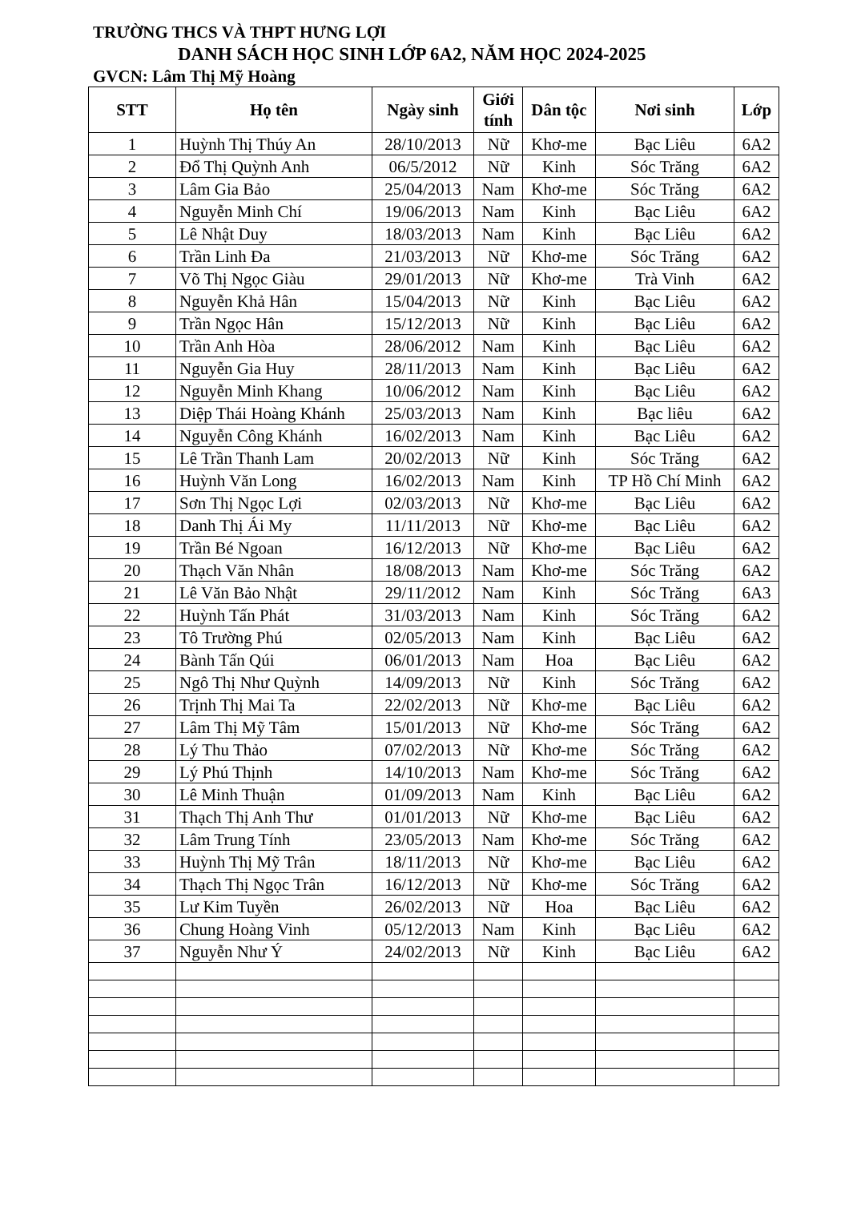TRƯỜNG THCS VÀ THPT HƯNG LỢI
DANH SÁCH HỌC SINH LỚP 6A2, NĂM HỌC 2024-2025
GVCN: Lâm Thị Mỹ Hoàng
| STT | Họ tên | Ngày sinh | Giới tính | Dân tộc | Nơi sinh | Lớp |
| --- | --- | --- | --- | --- | --- | --- |
| 1 | Huỳnh Thị Thúy An | 28/10/2013 | Nữ | Khơ-me | Bạc Liêu | 6A2 |
| 2 | Đổ Thị Quỳnh Anh | 06/5/2012 | Nữ | Kinh | Sóc Trăng | 6A2 |
| 3 | Lâm Gia Bảo | 25/04/2013 | Nam | Khơ-me | Sóc Trăng | 6A2 |
| 4 | Nguyễn Minh Chí | 19/06/2013 | Nam | Kinh | Bạc Liêu | 6A2 |
| 5 | Lê Nhật Duy | 18/03/2013 | Nam | Kinh | Bạc Liêu | 6A2 |
| 6 | Trần Linh Đa | 21/03/2013 | Nữ | Khơ-me | Sóc Trăng | 6A2 |
| 7 | Võ Thị Ngọc Giàu | 29/01/2013 | Nữ | Khơ-me | Trà Vinh | 6A2 |
| 8 | Nguyễn Khả Hân | 15/04/2013 | Nữ | Kinh | Bạc Liêu | 6A2 |
| 9 | Trần Ngọc Hân | 15/12/2013 | Nữ | Kinh | Bạc Liêu | 6A2 |
| 10 | Trần Anh Hòa | 28/06/2012 | Nam | Kinh | Bạc Liêu | 6A2 |
| 11 | Nguyễn Gia Huy | 28/11/2013 | Nam | Kinh | Bạc Liêu | 6A2 |
| 12 | Nguyễn Minh Khang | 10/06/2012 | Nam | Kinh | Bạc Liêu | 6A2 |
| 13 | Diệp Thái Hoàng Khánh | 25/03/2013 | Nam | Kinh | Bạc liêu | 6A2 |
| 14 | Nguyễn Công Khánh | 16/02/2013 | Nam | Kinh | Bạc Liêu | 6A2 |
| 15 | Lê Trần Thanh Lam | 20/02/2013 | Nữ | Kinh | Sóc Trăng | 6A2 |
| 16 | Huỳnh Văn Long | 16/02/2013 | Nam | Kinh | TP Hồ Chí Minh | 6A2 |
| 17 | Sơn Thị Ngọc Lợi | 02/03/2013 | Nữ | Khơ-me | Bạc Liêu | 6A2 |
| 18 | Danh Thị Ái My | 11/11/2013 | Nữ | Khơ-me | Bạc Liêu | 6A2 |
| 19 | Trần Bé Ngoan | 16/12/2013 | Nữ | Khơ-me | Bạc Liêu | 6A2 |
| 20 | Thạch Văn Nhân | 18/08/2013 | Nam | Khơ-me | Sóc Trăng | 6A2 |
| 21 | Lê Văn Bảo Nhật | 29/11/2012 | Nam | Kinh | Sóc Trăng | 6A3 |
| 22 | Huỳnh Tấn Phát | 31/03/2013 | Nam | Kinh | Sóc Trăng | 6A2 |
| 23 | Tô Trường Phú | 02/05/2013 | Nam | Kinh | Bạc Liêu | 6A2 |
| 24 | Bành Tấn Qúi | 06/01/2013 | Nam | Hoa | Bạc Liêu | 6A2 |
| 25 | Ngô Thị Như Quỳnh | 14/09/2013 | Nữ | Kinh | Sóc Trăng | 6A2 |
| 26 | Trịnh Thị Mai Ta | 22/02/2013 | Nữ | Khơ-me | Bạc Liêu | 6A2 |
| 27 | Lâm Thị Mỹ Tâm | 15/01/2013 | Nữ | Khơ-me | Sóc Trăng | 6A2 |
| 28 | Lý Thu Thảo | 07/02/2013 | Nữ | Khơ-me | Sóc Trăng | 6A2 |
| 29 | Lý Phú Thịnh | 14/10/2013 | Nam | Khơ-me | Sóc Trăng | 6A2 |
| 30 | Lê Minh Thuận | 01/09/2013 | Nam | Kinh | Bạc Liêu | 6A2 |
| 31 | Thạch Thị Anh Thư | 01/01/2013 | Nữ | Khơ-me | Bạc Liêu | 6A2 |
| 32 | Lâm Trung Tính | 23/05/2013 | Nam | Khơ-me | Sóc Trăng | 6A2 |
| 33 | Huỳnh Thị Mỹ Trân | 18/11/2013 | Nữ | Khơ-me | Bạc Liêu | 6A2 |
| 34 | Thạch Thị Ngọc Trân | 16/12/2013 | Nữ | Khơ-me | Sóc Trăng | 6A2 |
| 35 | Lư Kim Tuyền | 26/02/2013 | Nữ | Hoa | Bạc Liêu | 6A2 |
| 36 | Chung Hoàng Vinh | 05/12/2013 | Nam | Kinh | Bạc Liêu | 6A2 |
| 37 | Nguyễn Như Ý | 24/02/2013 | Nữ | Kinh | Bạc Liêu | 6A2 |